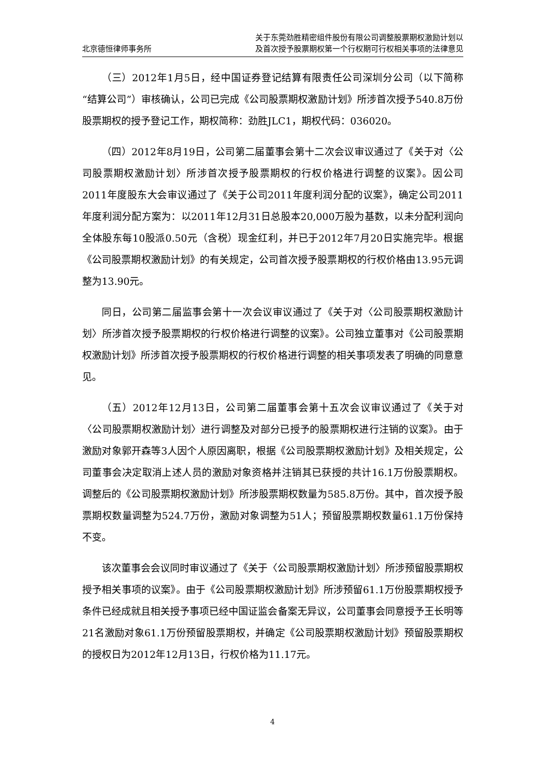北京德恒律师事务所
关于东莞劲胜精密组件股份有限公司调整股票期权激励计划以
及首次授予股票期权第一个行权期可行权相关事项的法律意见
（三）2012年1月5日，经中国证券登记结算有限责任公司深圳分公司（以下简称“结算公司”）审核确认，公司已完成《公司股票期权激励计划》所涉首次授予540.8万份股票期权的授予登记工作，期权简称：劲胜JLC1，期权代码：036020。
（四）2012年8月19日，公司第二届董事会第十二次会议审议通过了《关于对〈公司股票期权激励计划〉所涉首次授予股票期权的行权价格进行调整的议案》。因公司2011年度股东大会审议通过了《关于公司2011年度利润分配的议案》，确定公司2011年度利润分配方案为：以2011年12月31日总股本20,000万股为基数，以未分配利润向全体股东每10股派0.50元（含税）现金红利，并已于2012年7月20日实施完毕。根据《公司股票期权激励计划》的有关规定，公司首次授予股票期权的行权价格由13.95元调整为13.90元。
同日，公司第二届监事会第十一次会议审议通过了《关于对〈公司股票期权激励计划〉所涉首次授予股票期权的行权价格进行调整的议案》。公司独立董事对《公司股票期权激励计划》所涉首次授予股票期权的行权价格进行调整的相关事项发表了明确的同意意见。
（五）2012年12月13日，公司第二届董事会第十五次会议审议通过了《关于对〈公司股票期权激励计划〉进行调整及对部分已授予的股票期权进行注销的议案》。由于激励对象郭开森等3人因个人原因离职，根据《公司股票期权激励计划》及相关规定，公司董事会决定取消上述人员的激励对象资格并注销其已获授的共计16.1万份股票期权。调整后的《公司股票期权激励计划》所涉股票期权数量为585.8万份。其中，首次授予股票期权数量调整为524.7万份，激励对象调整为51人；预留股票期权数量61.1万份保持不变。
该次董事会会议同时审议通过了《关于〈公司股票期权激励计划〉所涉预留股票期权授予相关事项的议案》。由于《公司股票期权激励计划》所涉预留61.1万份股票期权授予条件已经成就且相关授予事项已经中国证监会备案无异议，公司董事会同意授予王长明等21名激励对象61.1万份预留股票期权，并确定《公司股票期权激励计划》预留股票期权的授权日为2012年12月13日，行权价格为11.17元。
4